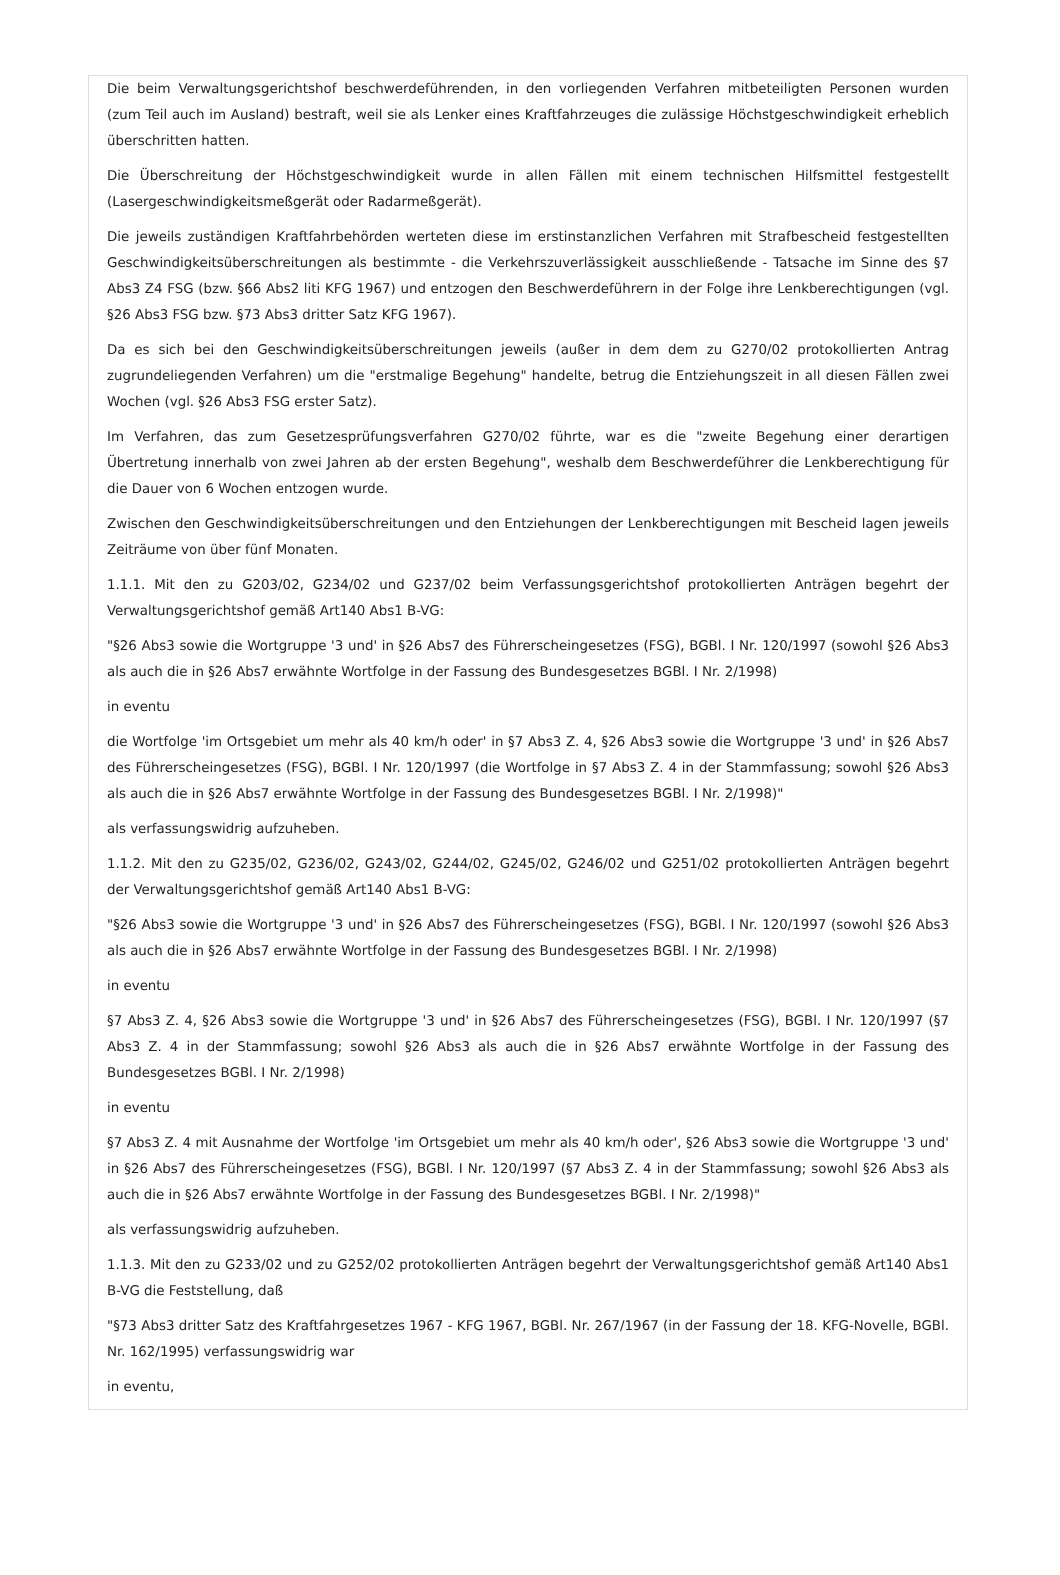Die beim Verwaltungsgerichtshof beschwerdeführenden, in den vorliegenden Verfahren mitbeteiligten Personen wurden (zum Teil auch im Ausland) bestraft, weil sie als Lenker eines Kraftfahrzeuges die zulässige Höchstgeschwindigkeit erheblich überschritten hatten.
Die Überschreitung der Höchstgeschwindigkeit wurde in allen Fällen mit einem technischen Hilfsmittel festgestellt (Lasergeschwindigkeitsmeßgerät oder Radarmeßgerät).
Die jeweils zuständigen Kraftfahrbehörden werteten diese im erstinstanzlichen Verfahren mit Strafbescheid festgestellten Geschwindigkeitsüberschreitungen als bestimmte - die Verkehrszuverlässigkeit ausschließende - Tatsache im Sinne des §7 Abs3 Z4 FSG (bzw. §66 Abs2 liti KFG 1967) und entzogen den Beschwerdeführern in der Folge ihre Lenkberechtigungen (vgl. §26 Abs3 FSG bzw. §73 Abs3 dritter Satz KFG 1967).
Da es sich bei den Geschwindigkeitsüberschreitungen jeweils (außer in dem dem zu G270/02 protokollierten Antrag zugrundeliegenden Verfahren) um die "erstmalige Begehung" handelte, betrug die Entziehungszeit in all diesen Fällen zwei Wochen (vgl. §26 Abs3 FSG erster Satz).
Im Verfahren, das zum Gesetzesprüfungsverfahren G270/02 führte, war es die "zweite Begehung einer derartigen Übertretung innerhalb von zwei Jahren ab der ersten Begehung", weshalb dem Beschwerdeführer die Lenkberechtigung für die Dauer von 6 Wochen entzogen wurde.
Zwischen den Geschwindigkeitsüberschreitungen und den Entziehungen der Lenkberechtigungen mit Bescheid lagen jeweils Zeiträume von über fünf Monaten.
1.1.1. Mit den zu G203/02, G234/02 und G237/02 beim Verfassungsgerichtshof protokollierten Anträgen begehrt der Verwaltungsgerichtshof gemäß Art140 Abs1 B-VG:
"§26 Abs3 sowie die Wortgruppe '3 und' in §26 Abs7 des Führerscheingesetzes (FSG), BGBl. I Nr. 120/1997 (sowohl §26 Abs3 als auch die in §26 Abs7 erwähnte Wortfolge in der Fassung des Bundesgesetzes BGBl. I Nr. 2/1998)
in eventu
die Wortfolge 'im Ortsgebiet um mehr als 40 km/h oder' in §7 Abs3 Z. 4, §26 Abs3 sowie die Wortgruppe '3 und' in §26 Abs7 des Führerscheingesetzes (FSG), BGBl. I Nr. 120/1997 (die Wortfolge in §7 Abs3 Z. 4 in der Stammfassung; sowohl §26 Abs3 als auch die in §26 Abs7 erwähnte Wortfolge in der Fassung des Bundesgesetzes BGBl. I Nr. 2/1998)"
als verfassungswidrig aufzuheben.
1.1.2. Mit den zu G235/02, G236/02, G243/02, G244/02, G245/02, G246/02 und G251/02 protokollierten Anträgen begehrt der Verwaltungsgerichtshof gemäß Art140 Abs1 B-VG:
"§26 Abs3 sowie die Wortgruppe '3 und' in §26 Abs7 des Führerscheingesetzes (FSG), BGBl. I Nr. 120/1997 (sowohl §26 Abs3 als auch die in §26 Abs7 erwähnte Wortfolge in der Fassung des Bundesgesetzes BGBl. I Nr. 2/1998)
in eventu
§7 Abs3 Z. 4, §26 Abs3 sowie die Wortgruppe '3 und' in §26 Abs7 des Führerscheingesetzes (FSG), BGBl. I Nr. 120/1997 (§7 Abs3 Z. 4 in der Stammfassung; sowohl §26 Abs3 als auch die in §26 Abs7 erwähnte Wortfolge in der Fassung des Bundesgesetzes BGBl. I Nr. 2/1998)
in eventu
§7 Abs3 Z. 4 mit Ausnahme der Wortfolge 'im Ortsgebiet um mehr als 40 km/h oder', §26 Abs3 sowie die Wortgruppe '3 und' in §26 Abs7 des Führerscheingesetzes (FSG), BGBl. I Nr. 120/1997 (§7 Abs3 Z. 4 in der Stammfassung; sowohl §26 Abs3 als auch die in §26 Abs7 erwähnte Wortfolge in der Fassung des Bundesgesetzes BGBl. I Nr. 2/1998)"
als verfassungswidrig aufzuheben.
1.1.3. Mit den zu G233/02 und zu G252/02 protokollierten Anträgen begehrt der Verwaltungsgerichtshof gemäß Art140 Abs1 B-VG die Feststellung, daß
"§73 Abs3 dritter Satz des Kraftfahrgesetzes 1967 - KFG 1967, BGBl. Nr. 267/1967 (in der Fassung der 18. KFG-Novelle, BGBl. Nr. 162/1995) verfassungswidrig war
in eventu,